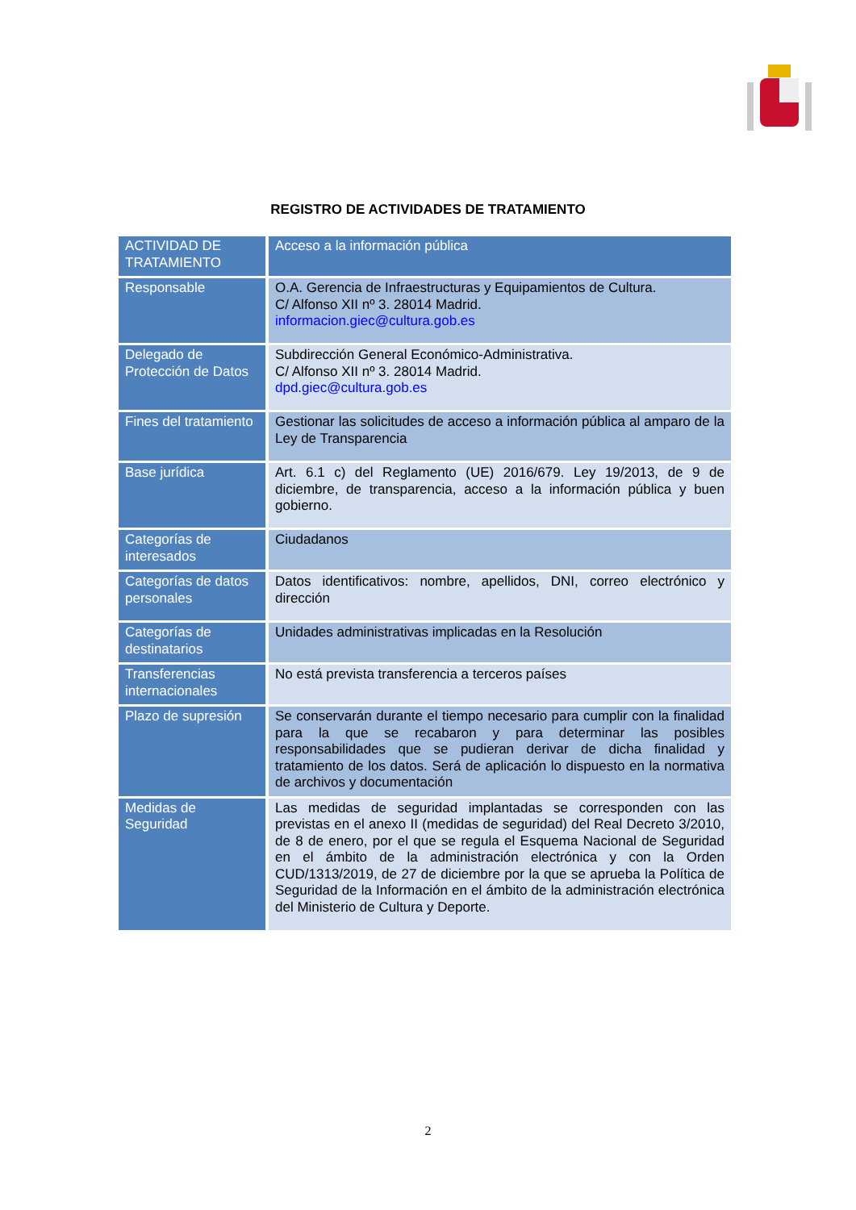REGISTRO DE ACTIVIDADES DE TRATAMIENTO
| ACTIVIDAD DE TRATAMIENTO | Acceso a la información pública |
| Responsable | O.A. Gerencia de Infraestructuras y Equipamientos de Cultura. C/ Alfonso XII nº 3. 28014 Madrid. informacion.giec@cultura.gob.es |
| Delegado de Protección de Datos | Subdirección General Económico-Administrativa. C/ Alfonso XII nº 3. 28014 Madrid. dpd.giec@cultura.gob.es |
| Fines del tratamiento | Gestionar las solicitudes de acceso a información pública al amparo de la Ley de Transparencia |
| Base jurídica | Art. 6.1 c) del Reglamento (UE) 2016/679. Ley 19/2013, de 9 de diciembre, de transparencia, acceso a la información pública y buen gobierno. |
| Categorías de interesados | Ciudadanos |
| Categorías de datos personales | Datos identificativos: nombre, apellidos, DNI, correo electrónico y dirección |
| Categorías de destinatarios | Unidades administrativas implicadas en la Resolución |
| Transferencias internacionales | No está prevista transferencia a terceros países |
| Plazo de supresión | Se conservarán durante el tiempo necesario para cumplir con la finalidad para la que se recabaron y para determinar las posibles responsabilidades que se pudieran derivar de dicha finalidad y tratamiento de los datos. Será de aplicación lo dispuesto en la normativa de archivos y documentación |
| Medidas de Seguridad | Las medidas de seguridad implantadas se corresponden con las previstas en el anexo II (medidas de seguridad) del Real Decreto 3/2010, de 8 de enero, por el que se regula el Esquema Nacional de Seguridad en el ámbito de la administración electrónica y con la Orden CUD/1313/2019, de 27 de diciembre por la que se aprueba la Política de Seguridad de la Información en el ámbito de la administración electrónica del Ministerio de Cultura y Deporte. |
2